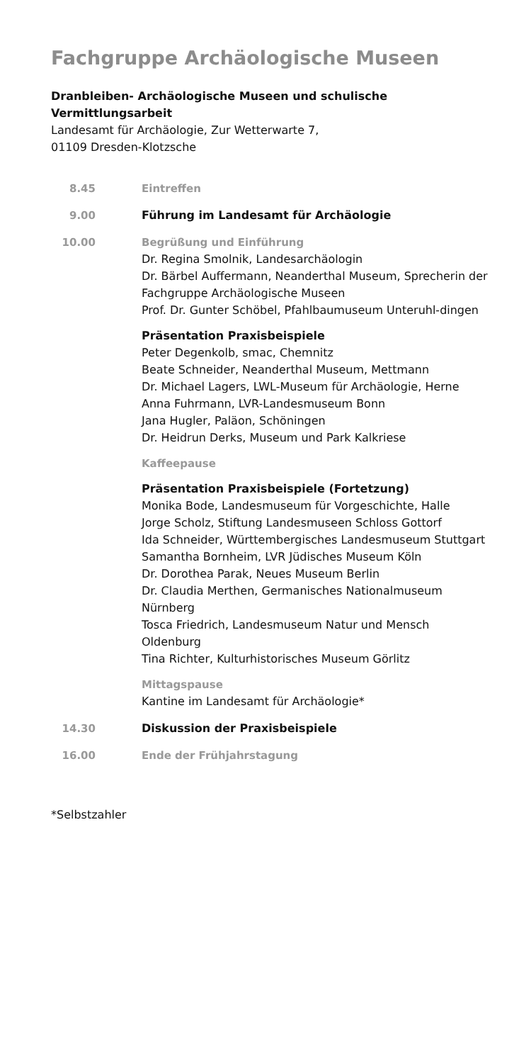Fachgruppe Archäologische Museen
Dranbleiben- Archäologische Museen und schulische Vermittlungsarbeit
Landesamt für Archäologie, Zur Wetterwarte 7,
01109 Dresden-Klotzsche
8.45 Eintreffen
9.00 Führung im Landesamt für Archäologie
10.00 Begrüßung und Einführung
Dr. Regina Smolnik, Landesarchäologin
Dr. Bärbel Auffermann, Neanderthal Museum, Sprecherin der Fachgruppe Archäologische Museen
Prof. Dr. Gunter Schöbel, Pfahlbaumuseum Unteruhl-dingen
Präsentation Praxisbeispiele
Peter Degenkolb, smac, Chemnitz
Beate Schneider, Neanderthal Museum, Mettmann
Dr. Michael Lagers, LWL-Museum für Archäologie, Herne
Anna Fuhrmann, LVR-Landesmuseum Bonn
Jana Hugler, Paläon, Schöningen
Dr. Heidrun Derks, Museum und Park Kalkriese
Kaffeepause
Präsentation Praxisbeispiele (Fortetzung)
Monika Bode, Landesmuseum für Vorgeschichte, Halle
Jorge Scholz, Stiftung Landesmuseen Schloss Gottorf
Ida Schneider, Württembergisches Landesmuseum Stuttgart
Samantha Bornheim, LVR Jüdisches Museum Köln
Dr. Dorothea Parak, Neues Museum Berlin
Dr. Claudia Merthen, Germanisches Nationalmuseum Nürnberg
Tosca Friedrich, Landesmuseum Natur und Mensch Oldenburg
Tina Richter, Kulturhistorisches Museum Görlitz
Mittagspause
Kantine im Landesamt für Archäologie*
14.30 Diskussion der Praxisbeispiele
16.00 Ende der Frühjahrstagung
*Selbstzahler